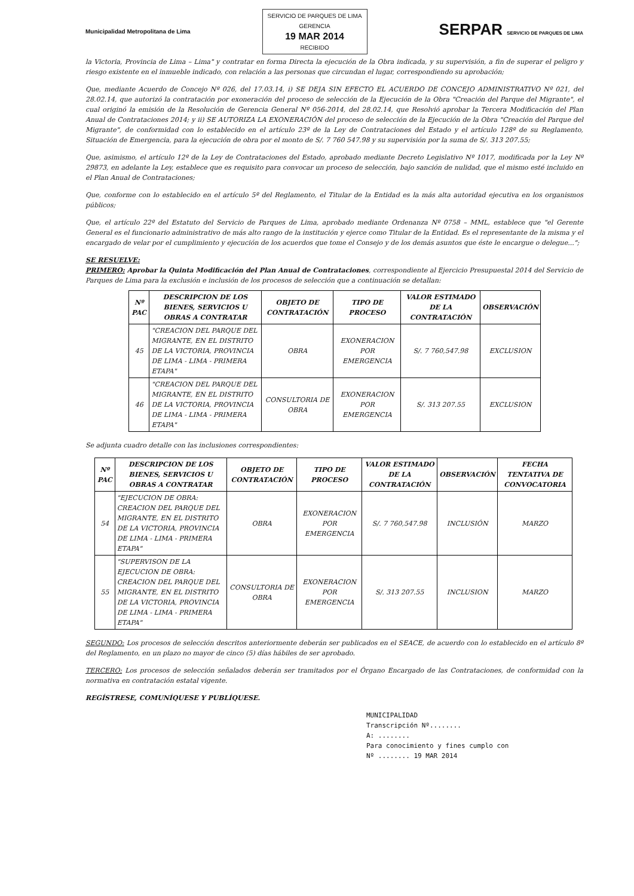Municipalidad Metropolitana de Lima
SERVICIO DE PARQUES DE LIMA
GERENCIA
19 MAR 2014
RECIBIDO
SERPAR SERVICIO DE PARQUES DE LIMA
la Victoria, Provincia de Lima – Lima" y contratar en forma Directa la ejecución de la Obra indicada, y su supervisión, a fin de superar el peligro y riesgo existente en el inmueble indicado, con relación a las personas que circundan el lugar, correspondiendo su aprobación;
Que, mediante Acuerdo de Concejo Nº 026, del 17.03.14, i) SE DEJA SIN EFECTO EL ACUERDO DE CONCEJO ADMINISTRATIVO Nº 021, del 28.02.14, que autorizó la contratación por exoneración del proceso de selección de la Ejecución de la Obra "Creación del Parque del Migrante", el cual originó la emisión de la Resolución de Gerencia General Nº 056-2014, del 28.02.14, que Resolvió aprobar la Tercera Modificación del Plan Anual de Contrataciones 2014; y ii) SE AUTORIZA LA EXONERACIÓN del proceso de selección de la Ejecución de la Obra "Creación del Parque del Migrante", de conformidad con lo establecido en el artículo 23º de la Ley de Contrataciones del Estado y el artículo 128º de su Reglamento, Situación de Emergencia, para la ejecución de obra por el monto de S/. 7 760 547.98 y su supervisión por la suma de S/. 313 207.55;
Que, asimismo, el artículo 12º de la Ley de Contrataciones del Estado, aprobado mediante Decreto Legislativo Nº 1017, modificada por la Ley Nº 29873, en adelante la Ley, establece que es requisito para convocar un proceso de selección, bajo sanción de nulidad, que el mismo esté incluido en el Plan Anual de Contrataciones;
Que, conforme con lo establecido en el artículo 5º del Reglamento, el Titular de la Entidad es la más alta autoridad ejecutiva en los organismos públicos;
Que, el artículo 22º del Estatuto del Servicio de Parques de Lima, aprobado mediante Ordenanza Nº 0758 – MML, establece que "el Gerente General es el funcionario administrativo de más alto rango de la institución y ejerce como Titular de la Entidad. Es el representante de la misma y el encargado de velar por el cumplimiento y ejecución de los acuerdos que tome el Consejo y de los demás asuntos que éste le encargue o delegue...";
SE RESUELVE:
PRIMERO: Aprobar la Quinta Modificación del Plan Anual de Contrataciones, correspondiente al Ejercicio Presupuestal 2014 del Servicio de Parques de Lima para la exclusión e inclusión de los procesos de selección que a continuación se detallan:
| Nº PAC | DESCRIPCION DE LOS BIENES, SERVICIOS U OBRAS A CONTRATAR | OBJETO DE CONTRATACIÓN | TIPO DE PROCESO | VALOR ESTIMADO DE LA CONTRATACIÓN | OBSERVACIÓN |
| --- | --- | --- | --- | --- | --- |
| 45 | "CREACION DEL PARQUE DEL MIGRANTE, EN EL DISTRITO DE LA VICTORIA, PROVINCIA DE LIMA - LIMA - PRIMERA ETAPA" | OBRA | EXONERACION POR EMERGENCIA | S/. 7 760,547.98 | EXCLUSION |
| 46 | "CREACION DEL PARQUE DEL MIGRANTE, EN EL DISTRITO DE LA VICTORIA, PROVINCIA DE LIMA - LIMA - PRIMERA ETAPA" | CONSULTORIA DE OBRA | EXONERACION POR EMERGENCIA | S/. 313 207.55 | EXCLUSION |
Se adjunta cuadro detalle con las inclusiones correspondientes:
| Nº PAC | DESCRIPCION DE LOS BIENES, SERVICIOS U OBRAS A CONTRATAR | OBJETO DE CONTRATACIÓN | TIPO DE PROCESO | VALOR ESTIMADO DE LA CONTRATACIÓN | OBSERVACIÓN | FECHA TENTATIVA DE CONVOCATORIA |
| --- | --- | --- | --- | --- | --- | --- |
| 54 | "EJECUCION DE OBRA: CREACION DEL PARQUE DEL MIGRANTE, EN EL DISTRITO DE LA VICTORIA, PROVINCIA DE LIMA - LIMA - PRIMERA ETAPA" | OBRA | EXONERACION POR EMERGENCIA | S/. 7 760,547.98 | INCLUSIÓN | MARZO |
| 55 | "SUPERVISON DE LA EJECUCION DE OBRA: CREACION DEL PARQUE DEL MIGRANTE, EN EL DISTRITO DE LA VICTORIA, PROVINCIA DE LIMA - LIMA - PRIMERA ETAPA" | CONSULTORIA DE OBRA | EXONERACION POR EMERGENCIA | S/. 313 207.55 | INCLUSION | MARZO |
SEGUNDO: Los procesos de selección descritos anteriormente deberán ser publicados en el SEACE, de acuerdo con lo establecido en el artículo 8º del Reglamento, en un plazo no mayor de cinco (5) días hábiles de ser aprobado.
TERCERO: Los procesos de selección señalados deberán ser tramitados por el Órgano Encargado de las Contrataciones, de conformidad con la normativa en contratación estatal vigente.
REGÍSTRESE, COMUNÍQUESE Y PUBLÍQUESE.
MUNICIPALIDAD
Transcripción Nº........
A: ........
Para conocimiento y fines cumplo con
Nº ........ 19 MAR 2014